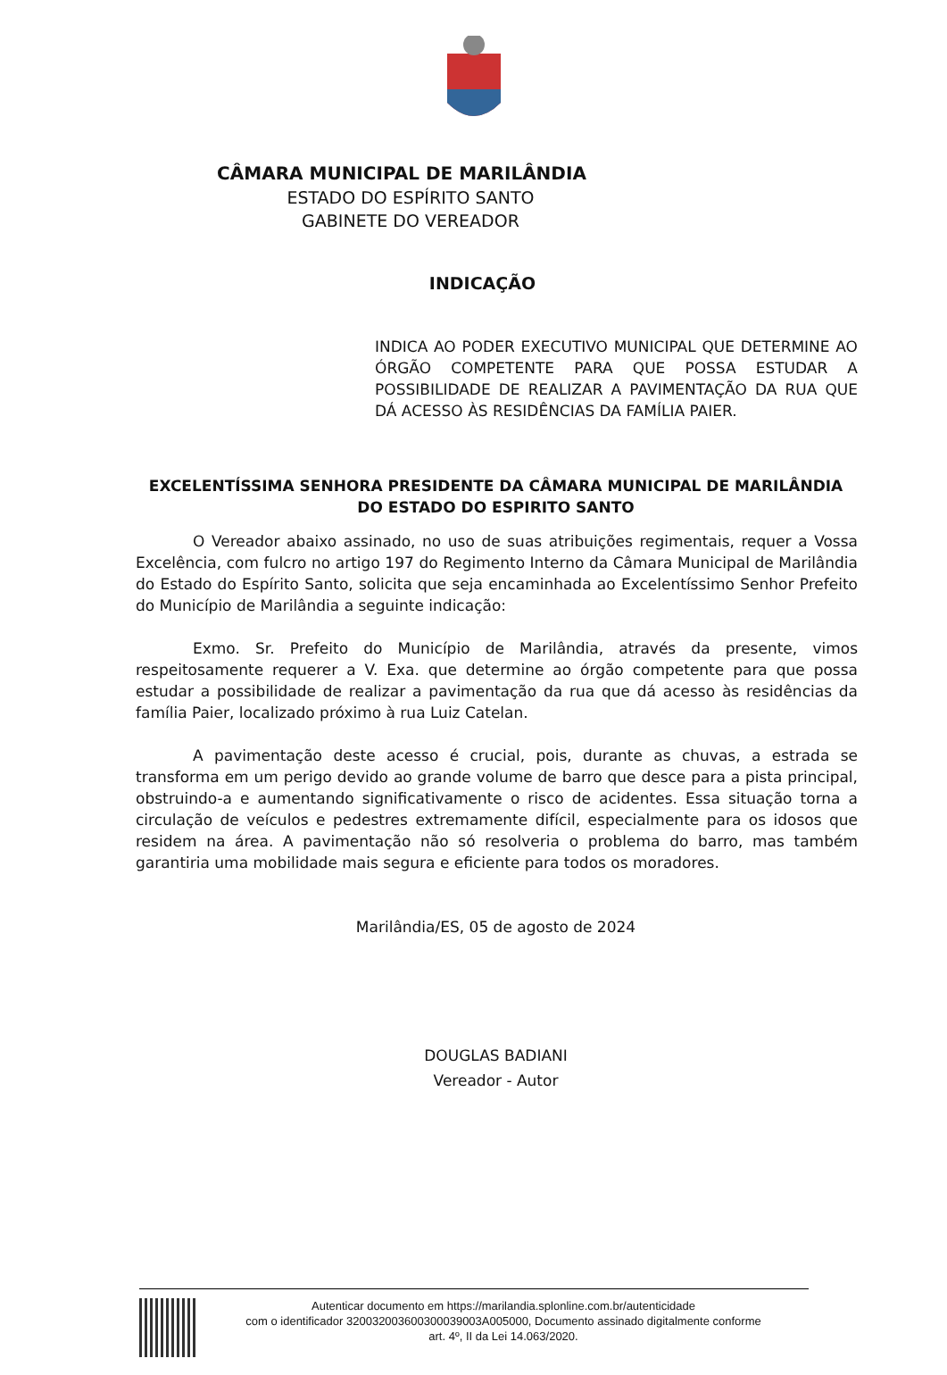CÂMARA MUNICIPAL DE MARILÂNDIA
ESTADO DO ESPÍRITO SANTO
GABINETE DO VEREADOR
INDICAÇÃO
INDICA AO PODER EXECUTIVO MUNICIPAL QUE DETERMINE AO ÓRGÃO COMPETENTE PARA QUE POSSA ESTUDAR A POSSIBILIDADE DE REALIZAR A PAVIMENTAÇÃO DA RUA QUE DÁ ACESSO ÀS RESIDÊNCIAS DA FAMÍLIA PAIER.
EXCELENTÍSSIMA SENHORA PRESIDENTE DA CÂMARA MUNICIPAL DE MARILÂNDIA DO ESTADO DO ESPIRITO SANTO
O Vereador abaixo assinado, no uso de suas atribuições regimentais, requer a Vossa Excelência, com fulcro no artigo 197 do Regimento Interno da Câmara Municipal de Marilândia do Estado do Espírito Santo, solicita que seja encaminhada ao Excelentíssimo Senhor Prefeito do Município de Marilândia a seguinte indicação:
Exmo. Sr. Prefeito do Município de Marilândia, através da presente, vimos respeitosamente requerer a V. Exa. que determine ao órgão competente para que possa estudar a possibilidade de realizar a pavimentação da rua que dá acesso às residências da família Paier, localizado próximo à rua Luiz Catelan.
A pavimentação deste acesso é crucial, pois, durante as chuvas, a estrada se transforma em um perigo devido ao grande volume de barro que desce para a pista principal, obstruindo-a e aumentando significativamente o risco de acidentes. Essa situação torna a circulação de veículos e pedestres extremamente difícil, especialmente para os idosos que residem na área. A pavimentação não só resolveria o problema do barro, mas também garantiria uma mobilidade mais segura e eficiente para todos os moradores.
Marilândia/ES, 05 de agosto de 2024
DOUGLAS BADIANI
Vereador - Autor
Autenticar documento em https://marilandia.splonline.com.br/autenticidade
com o identificador 320032003600300039003A005000, Documento assinado digitalmente conforme
art. 4º, II da Lei 14.063/2020.